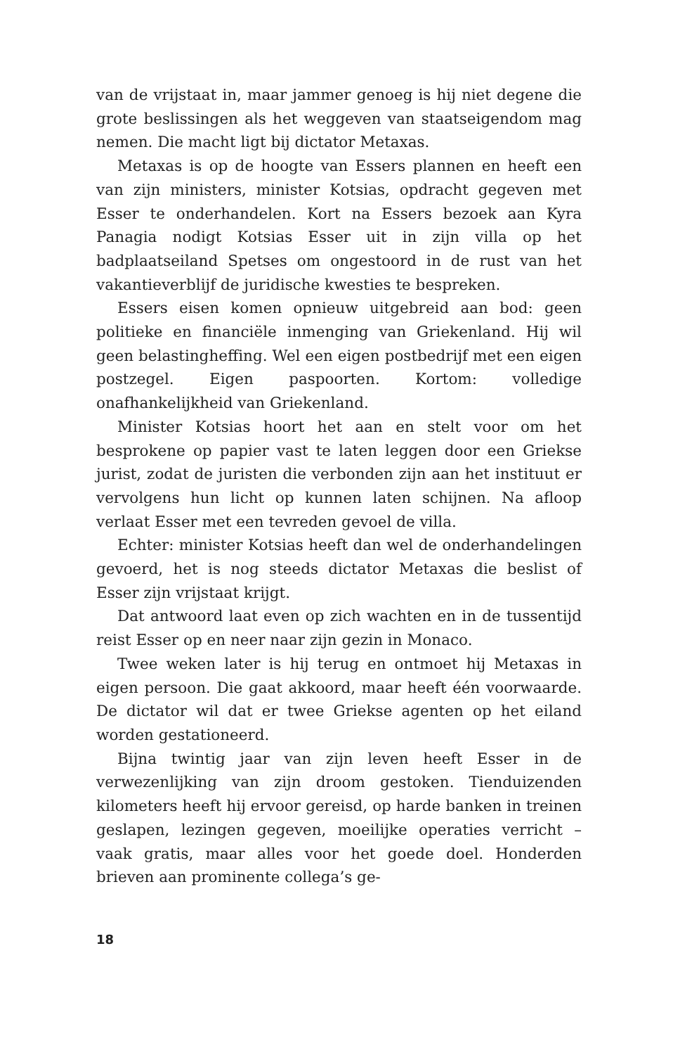van de vrijstaat in, maar jammer genoeg is hij niet degene die grote beslissingen als het weggeven van staatseigendom mag nemen. Die macht ligt bij dictator Metaxas.
Metaxas is op de hoogte van Essers plannen en heeft een van zijn ministers, minister Kotsias, opdracht gegeven met Esser te onderhandelen. Kort na Essers bezoek aan Kyra Panagia nodigt Kotsias Esser uit in zijn villa op het badplaatseiland Spetses om ongestoord in de rust van het vakantieverblijf de juridische kwesties te bespreken.
Essers eisen komen opnieuw uitgebreid aan bod: geen politieke en financiële inmenging van Griekenland. Hij wil geen belastingheffing. Wel een eigen postbedrijf met een eigen postzegel. Eigen paspoorten. Kortom: volledige onafhankelijkheid van Griekenland.
Minister Kotsias hoort het aan en stelt voor om het besprokene op papier vast te laten leggen door een Griekse jurist, zodat de juristen die verbonden zijn aan het instituut er vervolgens hun licht op kunnen laten schijnen. Na afloop verlaat Esser met een tevreden gevoel de villa.
Echter: minister Kotsias heeft dan wel de onderhandelingen gevoerd, het is nog steeds dictator Metaxas die beslist of Esser zijn vrijstaat krijgt.
Dat antwoord laat even op zich wachten en in de tussentijd reist Esser op en neer naar zijn gezin in Monaco.
Twee weken later is hij terug en ontmoet hij Metaxas in eigen persoon. Die gaat akkoord, maar heeft één voorwaarde. De dictator wil dat er twee Griekse agenten op het eiland worden gestationeerd.
Bijna twintig jaar van zijn leven heeft Esser in de verwezenlijking van zijn droom gestoken. Tienduizenden kilometers heeft hij ervoor gereisd, op harde banken in treinen geslapen, lezingen gegeven, moeilijke operaties verricht – vaak gratis, maar alles voor het goede doel. Honderden brieven aan prominente collega’s ge-
18